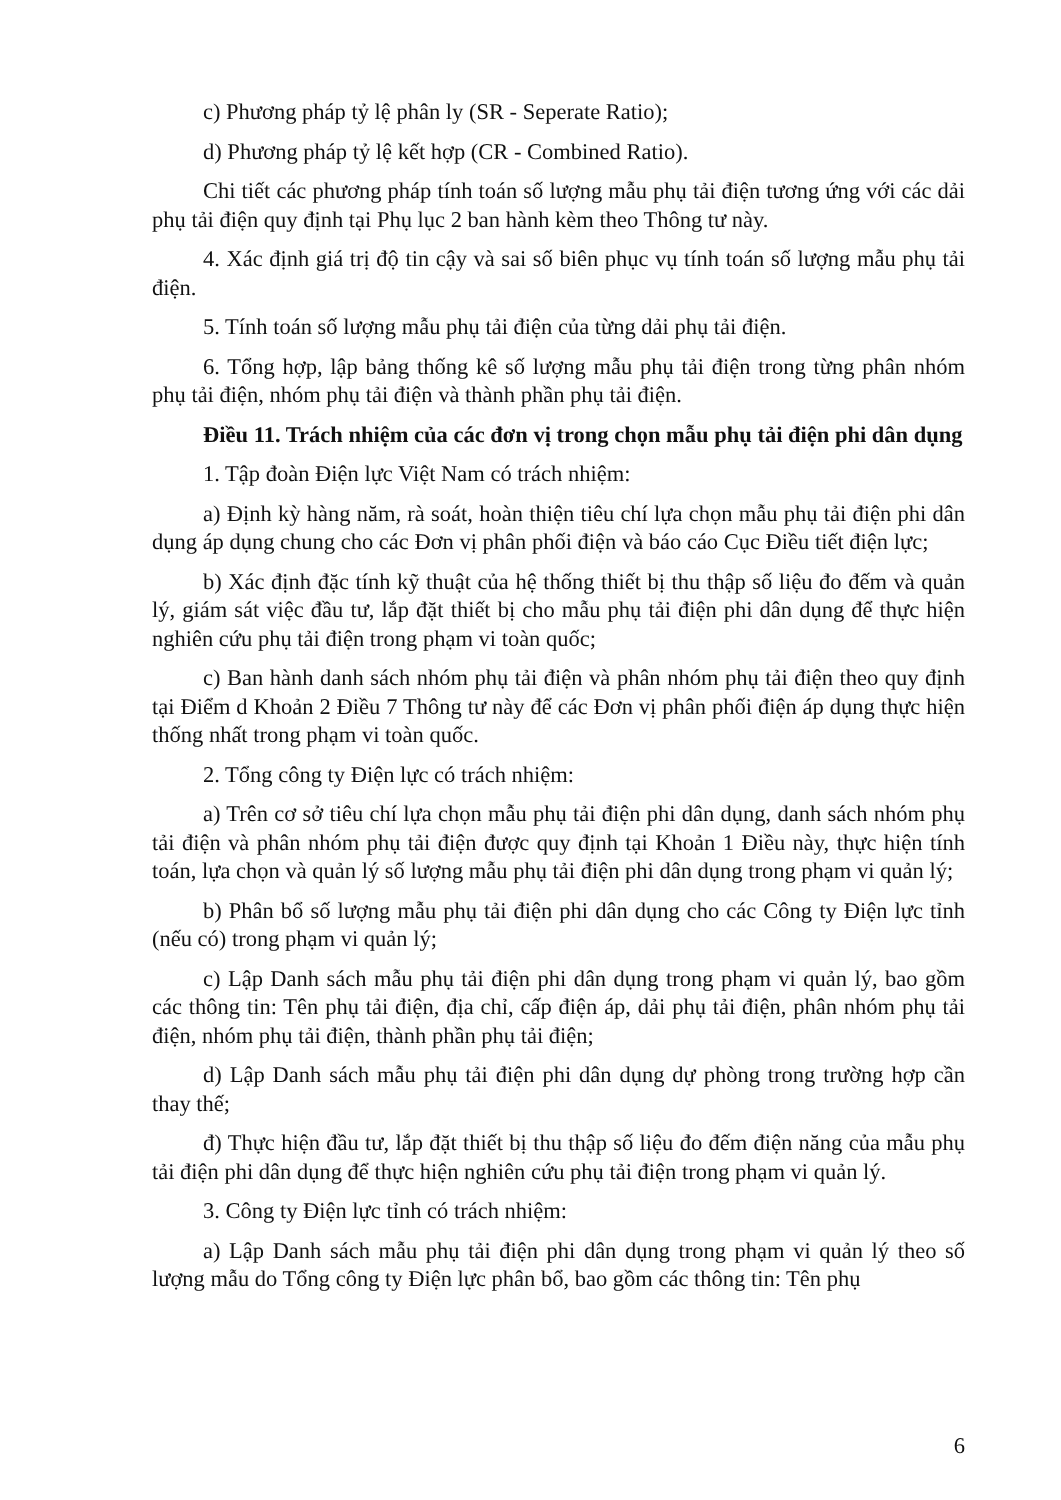c) Phương pháp tỷ lệ phân ly (SR - Seperate Ratio);
d) Phương pháp tỷ lệ kết hợp (CR - Combined Ratio).
Chi tiết các phương pháp tính toán số lượng mẫu phụ tải điện tương ứng với các dải phụ tải điện quy định tại Phụ lục 2 ban hành kèm theo Thông tư này.
4. Xác định giá trị độ tin cậy và sai số biên phục vụ tính toán số lượng mẫu phụ tải điện.
5. Tính toán số lượng mẫu phụ tải điện của từng dải phụ tải điện.
6. Tổng hợp, lập bảng thống kê số lượng mẫu phụ tải điện trong từng phân nhóm phụ tải điện, nhóm phụ tải điện và thành phần phụ tải điện.
Điều 11. Trách nhiệm của các đơn vị trong chọn mẫu phụ tải điện phi dân dụng
1. Tập đoàn Điện lực Việt Nam có trách nhiệm:
a) Định kỳ hàng năm, rà soát, hoàn thiện tiêu chí lựa chọn mẫu phụ tải điện phi dân dụng áp dụng chung cho các Đơn vị phân phối điện và báo cáo Cục Điều tiết điện lực;
b) Xác định đặc tính kỹ thuật của hệ thống thiết bị thu thập số liệu đo đếm và quản lý, giám sát việc đầu tư, lắp đặt thiết bị cho mẫu phụ tải điện phi dân dụng để thực hiện nghiên cứu phụ tải điện trong phạm vi toàn quốc;
c) Ban hành danh sách nhóm phụ tải điện và phân nhóm phụ tải điện theo quy định tại Điểm d Khoản 2 Điều 7 Thông tư này để các Đơn vị phân phối điện áp dụng thực hiện thống nhất trong phạm vi toàn quốc.
2. Tổng công ty Điện lực có trách nhiệm:
a) Trên cơ sở tiêu chí lựa chọn mẫu phụ tải điện phi dân dụng, danh sách nhóm phụ tải điện và phân nhóm phụ tải điện được quy định tại Khoản 1 Điều này, thực hiện tính toán, lựa chọn và quản lý số lượng mẫu phụ tải điện phi dân dụng trong phạm vi quản lý;
b) Phân bổ số lượng mẫu phụ tải điện phi dân dụng cho các Công ty Điện lực tỉnh (nếu có) trong phạm vi quản lý;
c) Lập Danh sách mẫu phụ tải điện phi dân dụng trong phạm vi quản lý, bao gồm các thông tin: Tên phụ tải điện, địa chỉ, cấp điện áp, dải phụ tải điện, phân nhóm phụ tải điện, nhóm phụ tải điện, thành phần phụ tải điện;
d) Lập Danh sách mẫu phụ tải điện phi dân dụng dự phòng trong trường hợp cần thay thế;
đ) Thực hiện đầu tư, lắp đặt thiết bị thu thập số liệu đo đếm điện năng của mẫu phụ tải điện phi dân dụng để thực hiện nghiên cứu phụ tải điện trong phạm vi quản lý.
3. Công ty Điện lực tỉnh có trách nhiệm:
a) Lập Danh sách mẫu phụ tải điện phi dân dụng trong phạm vi quản lý theo số lượng mẫu do Tổng công ty Điện lực phân bổ, bao gồm các thông tin: Tên phụ
6